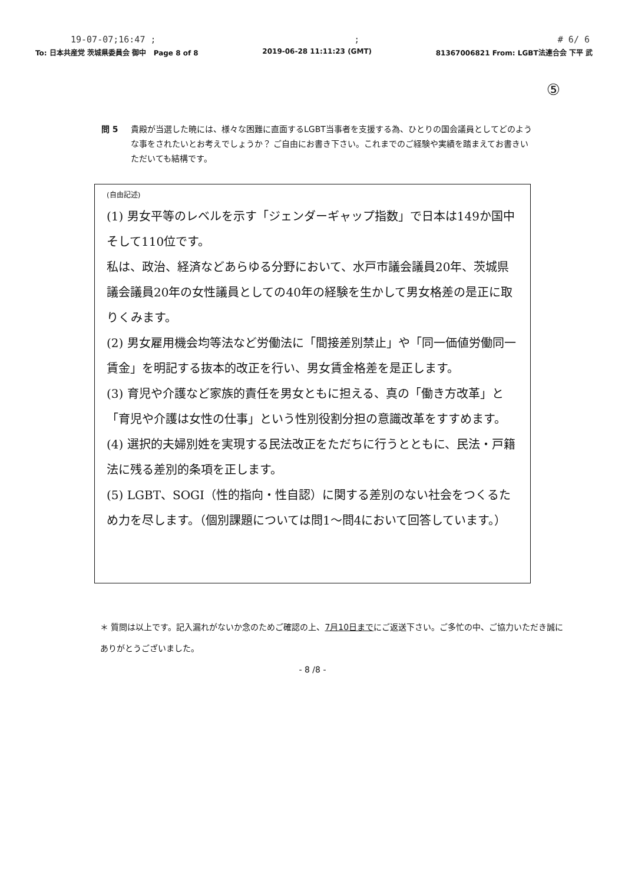19-07-07;16:47 ;; # 6/ 6
To: 日本共産党 茨城県委員会 御中 Page 8 of 8 2019-06-28 11:11:23 (GMT) 81367006821 From: LGBT法連合会 下平 武
⑤
問 5 貴殿が当選した暁には、様々な困難に直面するLGBT当事者を支援する為、ひとりの国会議員としてどのような事をされたいとお考えでしょうか？ ご自由にお書き下さい。これまでのご経験や実績を踏まえてお書きいただいても結構です。
(自由記述)
(1) 男女平等のレベルを示す「ジェンダーギャップ指数」で日本は149か国中 そして110位です。
私は、政治、経済などあらゆる分野において、水戸市議会議員20年、茨城県議会議員20年の女性議員としての40年の経験を生かして男女格差の是正に取りくみます。
(2) 男女雇用機会均等法など労働法に「間接差別禁止」や「同一価値労働同一賃金」を明記する抜本的改正を行い、男女賃金格差を是正します。
(3) 育児や介護など家族的責任を男女ともに担える、真の「働き方改革」と「育児や介護は女性の仕事」という性別役割分担の意識改革をすすめます。
(4) 選択的夫婦別姓を実現する民法改正をただちに行うとともに、民法・戸籍法に残る差別的条項を正します。
(5) LGBT、SOGI（性的指向・性自認）に関する差別のない社会をつくるため力を尽します。（個別課題については問1〜問4において回答しています。）
＊ 質問は以上です。記入漏れがないか念のためご確認の上、7月10日までにご返送下さい。ご多忙の中、ご協力いただき誠にありがとうございました。
- 8 /8 -